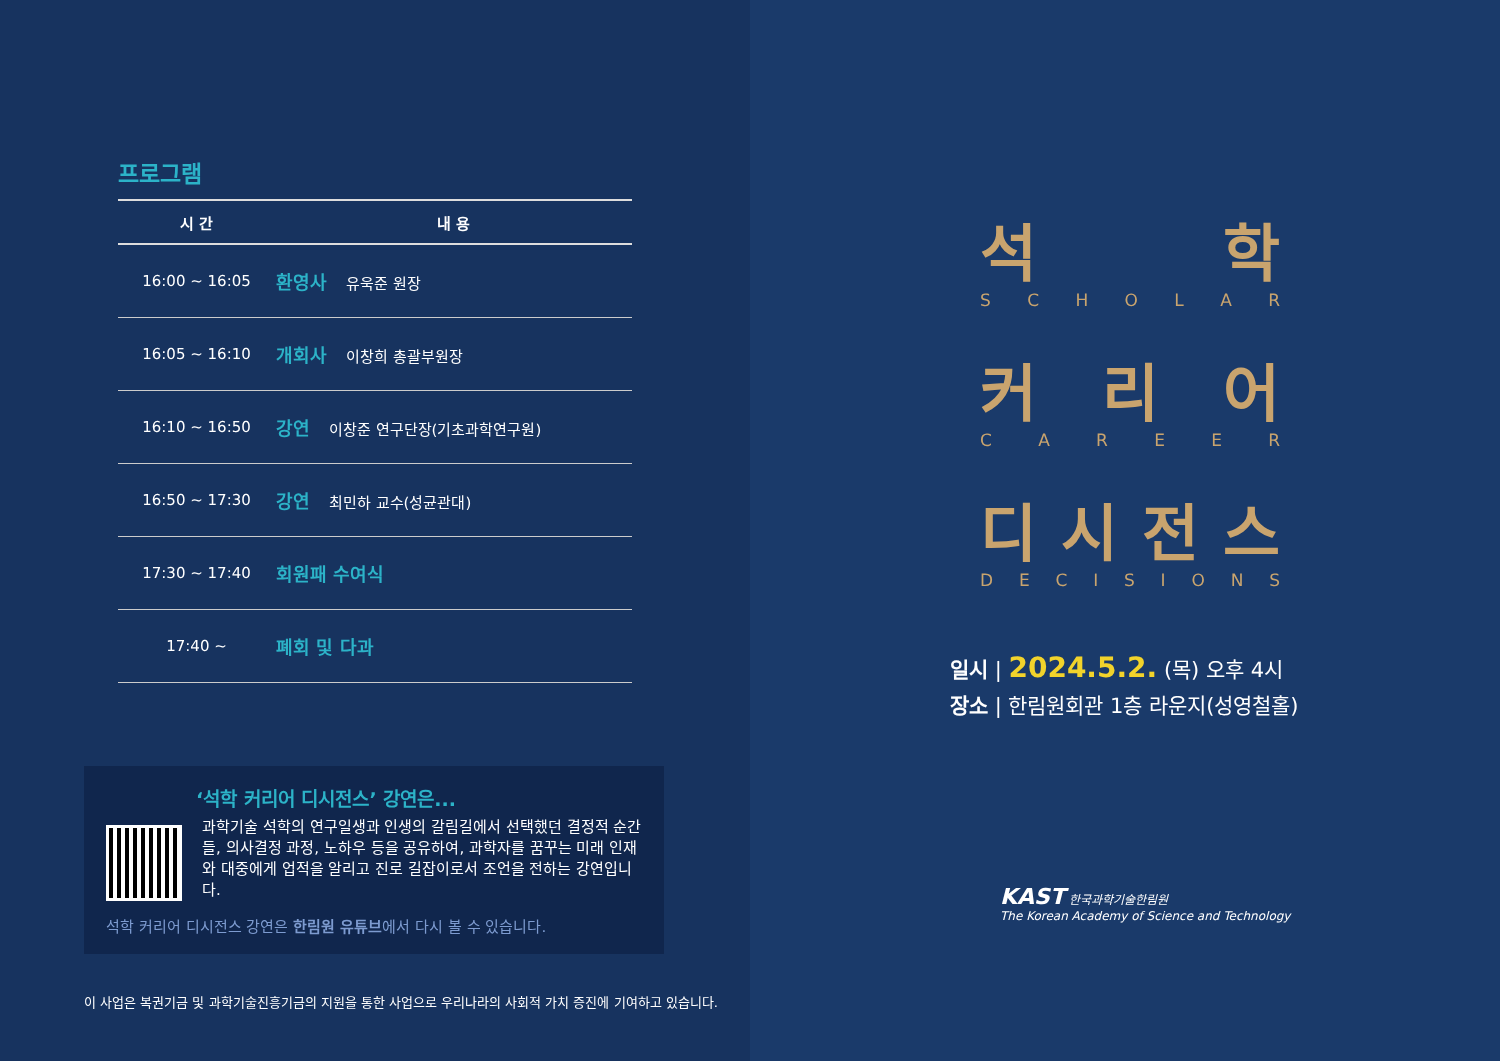프로그램
| 시 간 | 내 용 |
| --- | --- |
| 16:00 ~ 16:05 | 환영사 유욱준 원장 |
| 16:05 ~ 16:10 | 개회사 이창희 총괄부원장 |
| 16:10 ~ 16:50 | 강연 이창준 연구단장(기초과학연구원) |
| 16:50 ~ 17:30 | 강연 최민하 교수(성균관대) |
| 17:30 ~ 17:40 | 회원패 수여식 |
| 17:40 ~ | 폐회 및 다과 |
‘석학 커리어 디시전스’ 강연은...
과학기술 석학의 연구일생과 인생의 갈림길에서 선택했던 결정적 순간들, 의사결정 과정, 노하우 등을 공유하여, 과학자를 꿈꾸는 미래 인재와 대중에게 업적을 알리고 진로 길잡이로서 조언을 전하는 강연입니다.
석학 커리어 디시전스 강연은 한림원 유튜브에서 다시 볼 수 있습니다.
이 사업은 복권기금 및 과학기술진흥기금의 지원을 통한 사업으로 우리나라의 사회적 가치 증진에 기여하고 있습니다.
석 학
S C H O L A R
커 리 어
C A R E E R
디 시 전 스
D E C I S I O N S
일시 | 2024.5.2. (목) 오후 4시
장소 | 한림원회관 1층 라운지(성영철홀)
KAST 한국과학기술한림원
The Korean Academy of Science and Technology